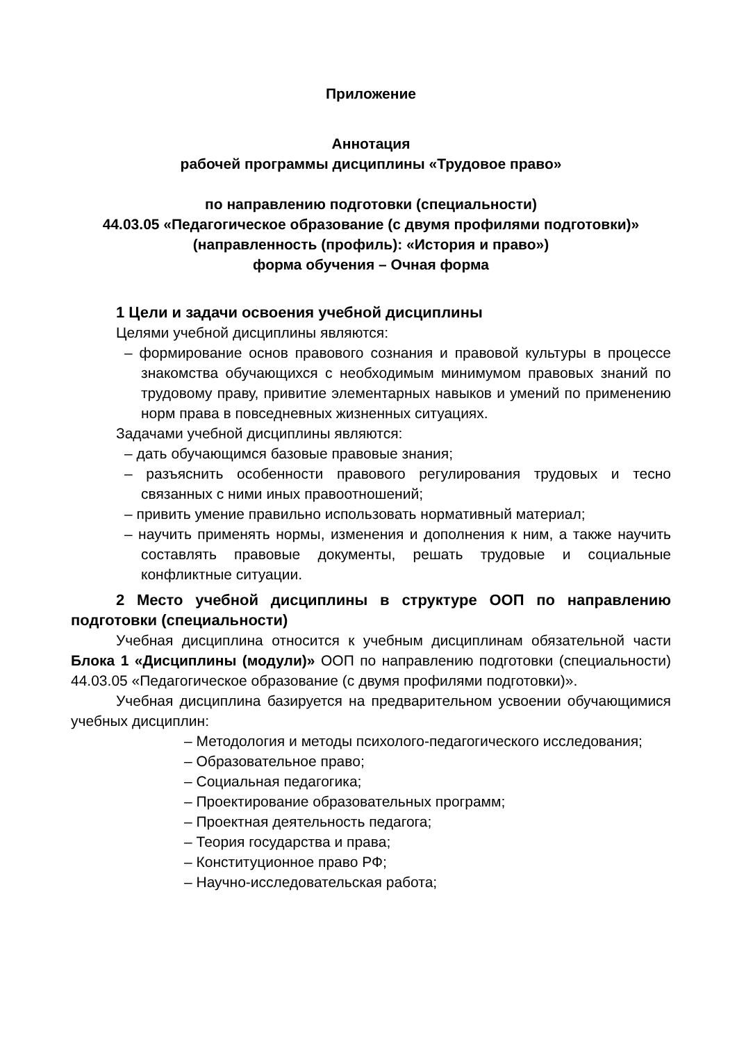Приложение
Аннотация
рабочей программы дисциплины «Трудовое право»
по направлению подготовки (специальности)
44.03.05 «Педагогическое образование (с двумя профилями подготовки)»
(направленность (профиль): «История и право»)
форма обучения – Очная форма
1 Цели и задачи освоения учебной дисциплины
Целями учебной дисциплины являются:
– формирование основ правового сознания и правовой культуры в процессе знакомства обучающихся с необходимым минимумом правовых знаний по трудовому праву, привитие элементарных навыков и умений по применению норм права в повседневных жизненных ситуациях.
Задачами учебной дисциплины являются:
– дать обучающимся базовые правовые знания;
– разъяснить особенности правового регулирования трудовых и тесно связанных с ними иных правоотношений;
– привить умение правильно использовать нормативный материал;
– научить применять нормы, изменения и дополнения к ним, а также научить составлять правовые документы, решать трудовые и социальные конфликтные ситуации.
2 Место учебной дисциплины в структуре ООП по направлению подготовки (специальности)
Учебная дисциплина относится к учебным дисциплинам обязательной части Блока 1 «Дисциплины (модули)» ООП по направлению подготовки (специальности) 44.03.05 «Педагогическое образование (с двумя профилями подготовки)».
Учебная дисциплина базируется на предварительном усвоении обучающимися учебных дисциплин:
– Методология и методы психолого-педагогического исследования;
– Образовательное право;
– Социальная педагогика;
– Проектирование образовательных программ;
– Проектная деятельность педагога;
– Теория государства и права;
– Конституционное право РФ;
– Научно-исследовательская работа;